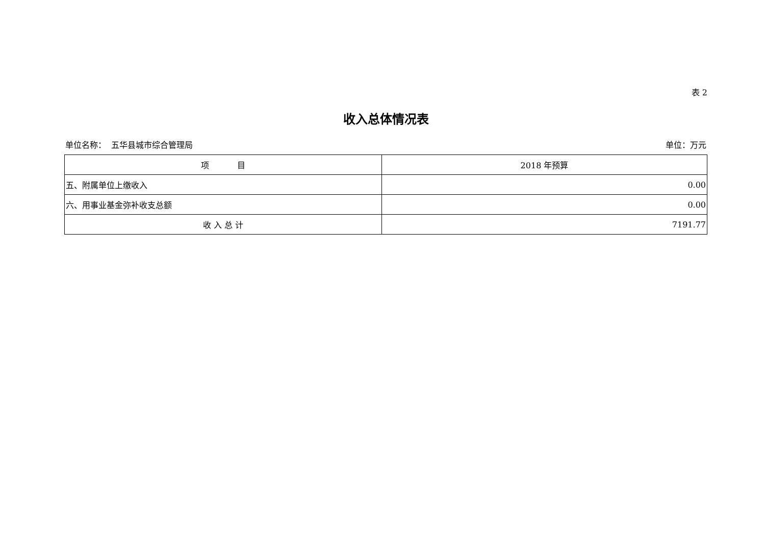表 2
收入总体情况表
单位名称： 五华县城市综合管理局 单位：万元
| 项 目 | 2018 年预算 |
| --- | --- |
| 五、附属单位上缴收入 | 0.00 |
| 六、用事业基金弥补收支总额 | 0.00 |
| 收 入 总 计 | 7191.77 |